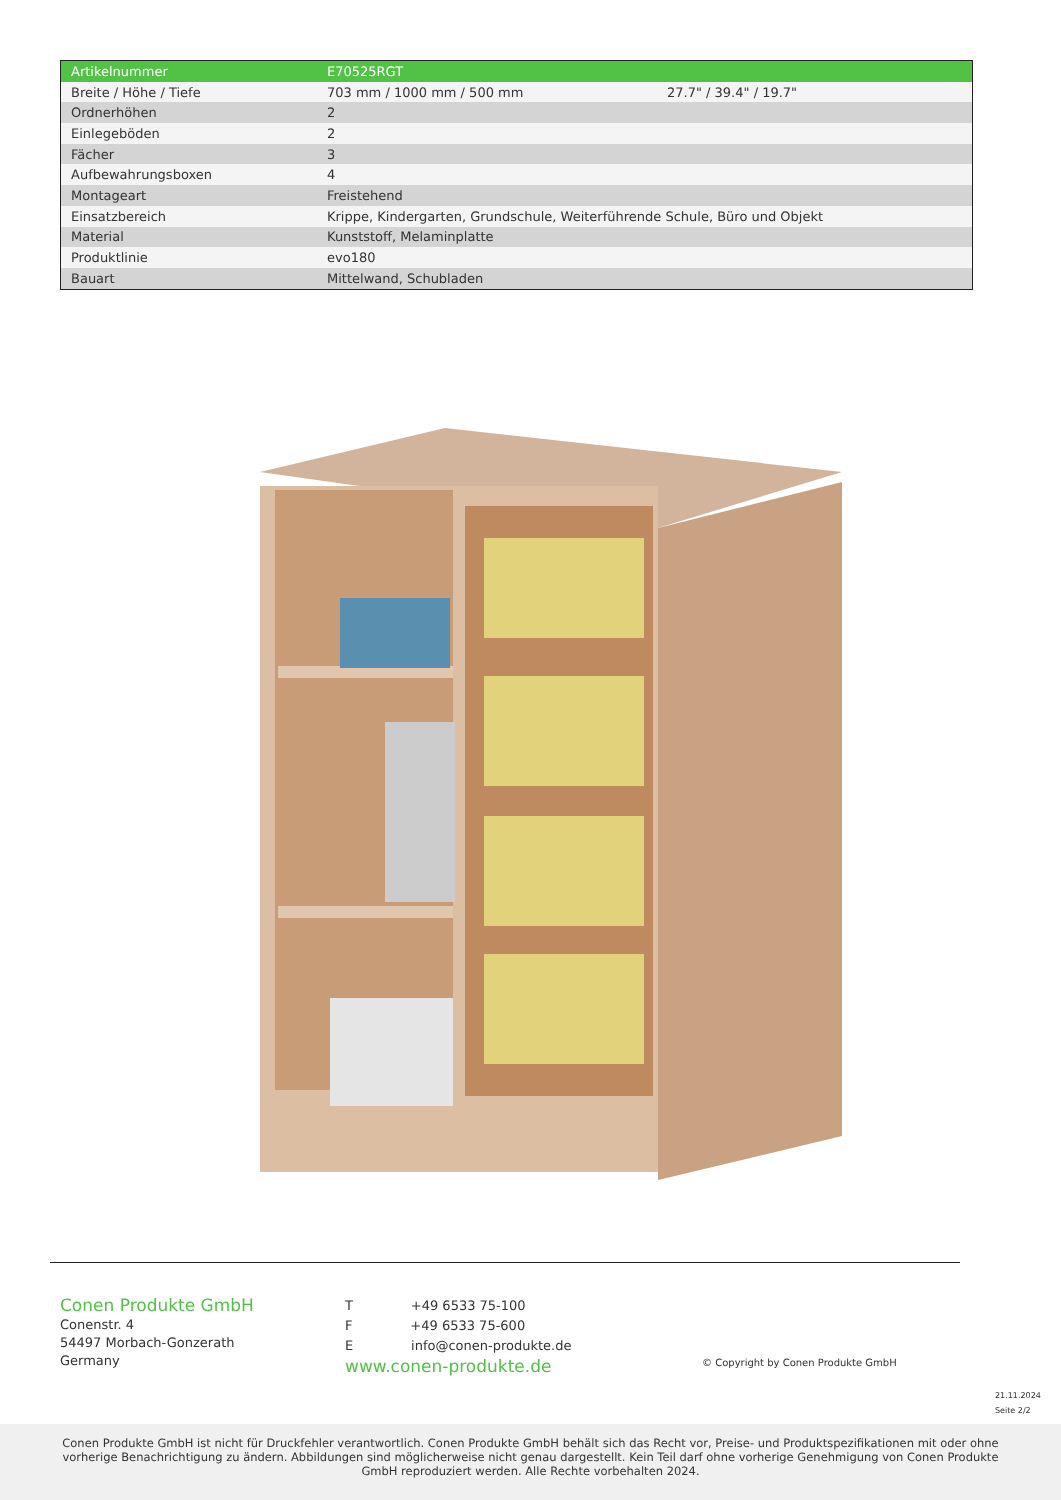| Artikelnummer | E70525RGT | |
| Breite / Höhe / Tiefe | 703 mm / 1000 mm / 500 mm | 27.7" / 39.4" / 19.7" |
| Ordnerhöhen | 2 | |
| Einlegeböden | 2 | |
| Fächer | 3 | |
| Aufbewahrungsboxen | 4 | |
| Montageart | Freistehend | |
| Einsatzbereich | Krippe, Kindergarten, Grundschule, Weiterführende Schule, Büro und Objekt | |
| Material | Kunststoff, Melaminplatte | |
| Produktlinie | evo180 | |
| Bauart | Mittelwand, Schubladen | |
Conen Produkte GmbH
Conenstr. 4
54497 Morbach-Gonzerath
Germany
T +49 6533 75-100
F +49 6533 75-600
E info@conen-produkte.de
www.conen-produkte.de
© Copyright by Conen Produkte GmbH
21.11.2024
Seite 2/2
Conen Produkte GmbH ist nicht für Druckfehler verantwortlich. Conen Produkte GmbH behält sich das Recht vor, Preise- und Produktspezifikationen mit oder ohne vorherige Benachrichtigung zu ändern. Abbildungen sind möglicherweise nicht genau dargestellt. Kein Teil darf ohne vorherige Genehmigung von Conen Produkte GmbH reproduziert werden. Alle Rechte vorbehalten 2024.